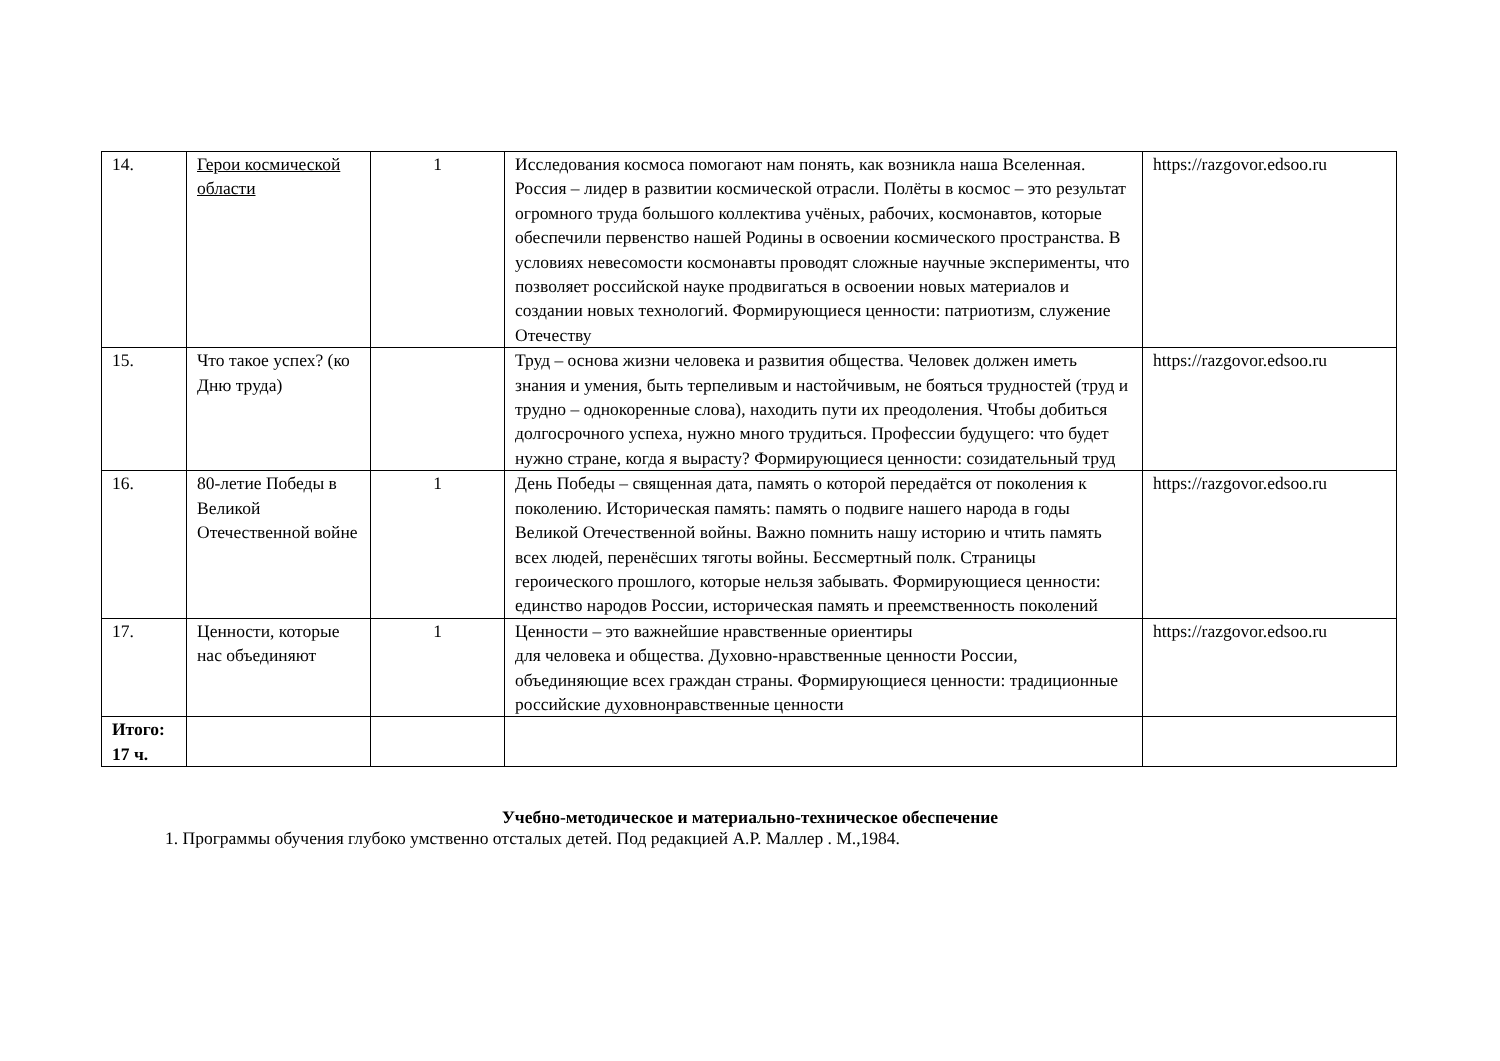| 14. | Герои космической области | 1 | Исследования космоса помогают нам понять, как возникла наша Вселенная. Россия – лидер в развитии космической отрасли. Полёты в космос – это результат огромного труда большого коллектива учёных, рабочих, космонавтов, которые обеспечили первенство нашей Родины в освоении космического пространства. В условиях невесомости космонавты проводят сложные научные эксперименты, что позволяет российской науке продвигаться в освоении новых материалов и создании новых технологий. Формирующиеся ценности: патриотизм, служение Отечеству | https://razgovor.edsoo.ru |
| 15. | Что такое успех? (ко Дню труда) | | Труд – основа жизни человека и развития общества. Человек должен иметь знания и умения, быть терпеливым и настойчивым, не бояться трудностей (труд и трудно – однокоренные слова), находить пути их преодоления. Чтобы добиться долгосрочного успеха, нужно много трудиться. Профессии будущего: что будет нужно стране, когда я вырасту? Формирующиеся ценности: созидательный труд | https://razgovor.edsoo.ru |
| 16. | 80-летие Победы в Великой Отечественной войне | 1 | День Победы – священная дата, память о которой передаётся от поколения к поколению. Историческая память: память о подвиге нашего народа в годы Великой Отечественной войны. Важно помнить нашу историю и чтить память всех людей, перенёсших тяготы войны. Бессмертный полк. Страницы героического прошлого, которые нельзя забывать. Формирующиеся ценности: единство народов России, историческая память и преемственность поколений | https://razgovor.edsoo.ru |
| 17. | Ценности, которые нас объединяют | 1 | Ценности – это важнейшие нравственные ориентиры для человека и общества. Духовно-нравственные ценности России, объединяющие всех граждан страны. Формирующиеся ценности: традиционные российские духовнонравственные ценности | https://razgovor.edsoo.ru |
| Итого: 17 ч. | | | | |
Учебно-методическое и материально-техническое обеспечение
1. Программы обучения глубоко умственно отсталых детей. Под редакцией А.Р. Маллер . М.,1984.